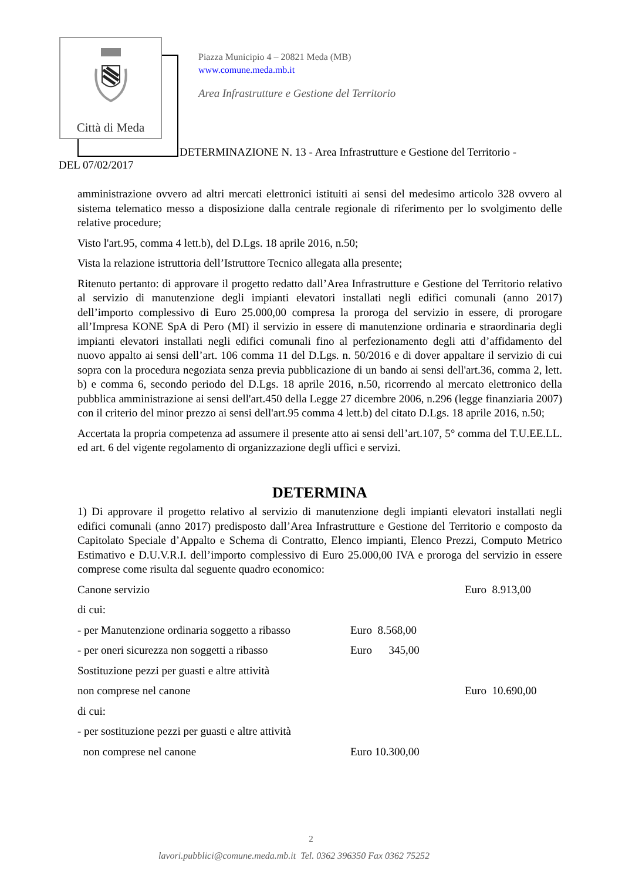Città di Meda
Piazza Municipio 4 – 20821 Meda (MB)
www.comune.meda.mb.it
Area Infrastrutture e Gestione del Territorio
DETERMINAZIONE N. 13 - Area Infrastrutture e Gestione del Territorio -
DEL 07/02/2017
amministrazione ovvero ad altri mercati elettronici istituiti ai sensi del medesimo articolo 328 ovvero al sistema telematico messo a disposizione dalla centrale regionale di riferimento per lo svolgimento delle relative procedure;
Visto l'art.95, comma 4 lett.b), del D.Lgs. 18 aprile 2016, n.50;
Vista la relazione istruttoria dell’Istruttore Tecnico allegata alla presente;
Ritenuto pertanto: di approvare il progetto redatto dall’Area Infrastrutture e Gestione del Territorio relativo al servizio di manutenzione degli impianti elevatori installati negli edifici comunali (anno 2017) dell’importo complessivo di Euro 25.000,00 compresa la proroga del servizio in essere, di prorogare all’Impresa KONE SpA di Pero (MI) il servizio in essere di manutenzione ordinaria e straordinaria degli impianti elevatori installati negli edifici comunali fino al perfezionamento degli atti d’affidamento del nuovo appalto ai sensi dell’art. 106 comma 11 del D.Lgs. n. 50/2016 e di dover appaltare il servizio di cui sopra con la procedura negoziata senza previa pubblicazione di un bando ai sensi dell'art.36, comma 2, lett. b) e comma 6, secondo periodo del D.Lgs. 18 aprile 2016, n.50, ricorrendo al mercato elettronico della pubblica amministrazione ai sensi dell'art.450 della Legge 27 dicembre 2006, n.296 (legge finanziaria 2007) con il criterio del minor prezzo ai sensi dell'art.95 comma 4 lett.b) del citato D.Lgs. 18 aprile 2016, n.50;
Accertata la propria competenza ad assumere il presente atto ai sensi dell’art.107, 5° comma del T.U.EE.LL. ed art. 6 del vigente regolamento di organizzazione degli uffici e servizi.
DETERMINA
1) Di approvare il progetto relativo al servizio di manutenzione degli impianti elevatori installati negli edifici comunali (anno 2017) predisposto dall’Area Infrastrutture e Gestione del Territorio e composto da Capitolato Speciale d’Appalto e Schema di Contratto, Elenco impianti, Elenco Prezzi, Computo Metrico Estimativo e D.U.V.R.I. dell’importo complessivo di Euro 25.000,00 IVA e proroga del servizio in essere comprese come risulta dal seguente quadro economico:
| Canone servizio | | Euro 8.913,00 |
| di cui: | | |
| - per Manutenzione ordinaria soggetto a ribasso | Euro 8.568,00 | |
| - per oneri sicurezza non soggetti a ribasso | Euro 345,00 | |
| Sostituzione pezzi per guasti e altre attività | | |
| non comprese nel canone | | Euro 10.690,00 |
| di cui: | | |
| - per sostituzione pezzi per guasti e altre attività | | |
| non comprese nel canone | Euro 10.300,00 | |
2
lavori.pubblici@comune.meda.mb.it Tel. 0362 396350 Fax 0362 75252